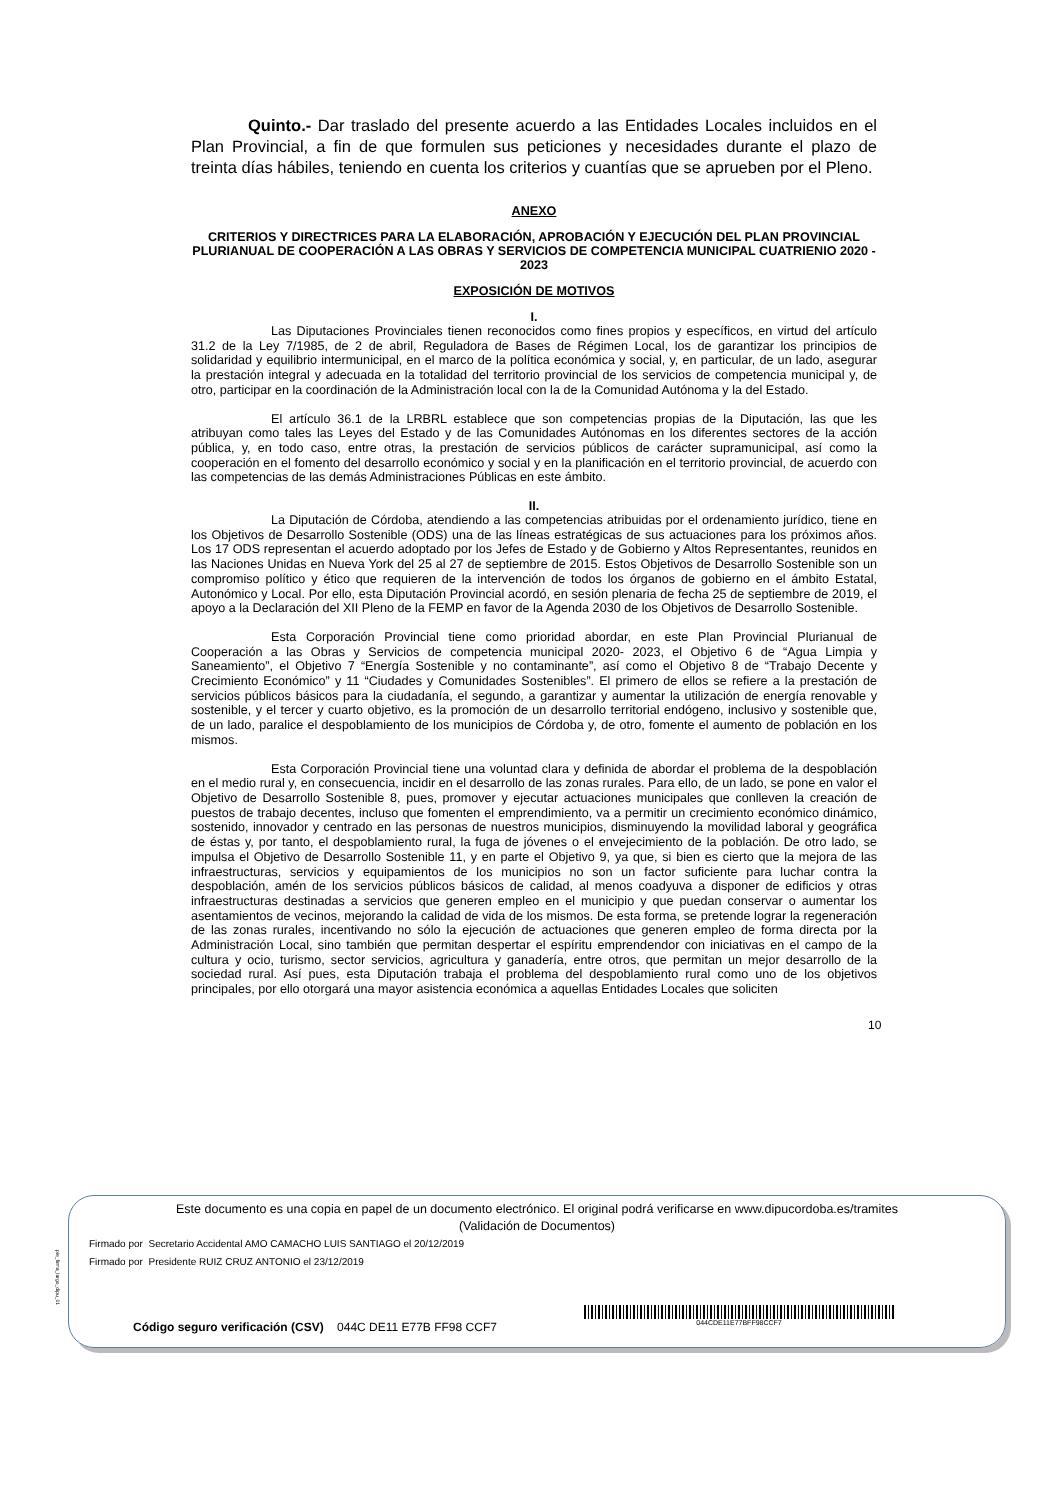Quinto.- Dar traslado del presente acuerdo a las Entidades Locales incluidos en el Plan Provincial, a fin de que formulen sus peticiones y necesidades durante el plazo de treinta días hábiles, teniendo en cuenta los criterios y cuantías que se aprueben por el Pleno.
ANEXO
CRITERIOS Y DIRECTRICES PARA LA ELABORACIÓN, APROBACIÓN Y EJECUCIÓN DEL PLAN PROVINCIAL PLURIANUAL DE COOPERACIÓN A LAS OBRAS Y SERVICIOS DE COMPETENCIA MUNICIPAL CUATRIENIO 2020 - 2023
EXPOSICIÓN DE MOTIVOS
I.
Las Diputaciones Provinciales tienen reconocidos como fines propios y específicos, en virtud del artículo 31.2 de la Ley 7/1985, de 2 de abril, Reguladora de Bases de Régimen Local, los de garantizar los principios de solidaridad y equilibrio intermunicipal, en el marco de la política económica y social, y, en particular, de un lado, asegurar la prestación integral y adecuada en la totalidad del territorio provincial de los servicios de competencia municipal y, de otro, participar en la coordinación de la Administración local con la de la Comunidad Autónoma y la del Estado.
El artículo 36.1 de la LRBRL establece que son competencias propias de la Diputación, las que les atribuyan como tales las Leyes del Estado y de las Comunidades Autónomas en los diferentes sectores de la acción pública, y, en todo caso, entre otras, la prestación de servicios públicos de carácter supramunicipal, así como la cooperación en el fomento del desarrollo económico y social y en la planificación en el territorio provincial, de acuerdo con las competencias de las demás Administraciones Públicas en este ámbito.
II.
La Diputación de Córdoba, atendiendo a las competencias atribuidas por el ordenamiento jurídico, tiene en los Objetivos de Desarrollo Sostenible (ODS) una de las líneas estratégicas de sus actuaciones para los próximos años. Los 17 ODS representan el acuerdo adoptado por los Jefes de Estado y de Gobierno y Altos Representantes, reunidos en las Naciones Unidas en Nueva York del 25 al 27 de septiembre de 2015. Estos Objetivos de Desarrollo Sostenible son un compromiso político y ético que requieren de la intervención de todos los órganos de gobierno en el ámbito Estatal, Autonómico y Local. Por ello, esta Diputación Provincial acordó, en sesión plenaria de fecha 25 de septiembre de 2019, el apoyo a la Declaración del XII Pleno de la FEMP en favor de la Agenda 2030 de los Objetivos de Desarrollo Sostenible.
Esta Corporación Provincial tiene como prioridad abordar, en este Plan Provincial Plurianual de Cooperación a las Obras y Servicios de competencia municipal 2020- 2023, el Objetivo 6 de “Agua Limpia y Saneamiento”, el Objetivo 7 “Energía Sostenible y no contaminante”, así como el Objetivo 8 de “Trabajo Decente y Crecimiento Económico” y 11 “Ciudades y Comunidades Sostenibles”. El primero de ellos se refiere a la prestación de servicios públicos básicos para la ciudadanía, el segundo, a garantizar y aumentar la utilización de energía renovable y sostenible, y el tercer y cuarto objetivo, es la promoción de un desarrollo territorial endógeno, inclusivo y sostenible que, de un lado, paralice el despoblamiento de los municipios de Córdoba y, de otro, fomente el aumento de población en los mismos.
Esta Corporación Provincial tiene una voluntad clara y definida de abordar el problema de la despoblación en el medio rural y, en consecuencia, incidir en el desarrollo de las zonas rurales. Para ello, de un lado, se pone en valor el Objetivo de Desarrollo Sostenible 8, pues, promover y ejecutar actuaciones municipales que conlleven la creación de puestos de trabajo decentes, incluso que fomenten el emprendimiento, va a permitir un crecimiento económico dinámico, sostenido, innovador y centrado en las personas de nuestros municipios, disminuyendo la movilidad laboral y geográfica de éstas y, por tanto, el despoblamiento rural, la fuga de jóvenes o el envejecimiento de la población. De otro lado, se impulsa el Objetivo de Desarrollo Sostenible 11, y en parte el Objetivo 9, ya que, si bien es cierto que la mejora de las infraestructuras, servicios y equipamientos de los municipios no son un factor suficiente para luchar contra la despoblación, amén de los servicios públicos básicos de calidad, al menos coadyuva a disponer de edificios y otras infraestructuras destinadas a servicios que generen empleo en el municipio y que puedan conservar o aumentar los asentamientos de vecinos, mejorando la calidad de vida de los mismos. De esta forma, se pretende lograr la regeneración de las zonas rurales, incentivando no sólo la ejecución de actuaciones que generen empleo de forma directa por la Administración Local, sino también que permitan despertar el espíritu emprendendor con iniciativas en el campo de la cultura y ocio, turismo, sector servicios, agricultura y ganadería, entre otros, que permitan un mejor desarrollo de la sociedad rural. Así pues, esta Diputación trabaja el problema del despoblamiento rural como uno de los objetivos principales, por ello otorgará una mayor asistencia económica a aquellas Entidades Locales que soliciten
10
pie_firma_largo_dipu_01
Este documento es una copia en papel de un documento electrónico. El original podrá verificarse en www.dipucordoba.es/tramites
(Validación de Documentos)
Firmado por Secretario Accidental AMO CAMACHO LUIS SANTIAGO el 20/12/2019
Firmado por Presidente RUIZ CRUZ ANTONIO el 23/12/2019
Código seguro verificación (CSV) 044C DE11 E77B FF98 CCF7
044CDE11E77BFF98CCF7